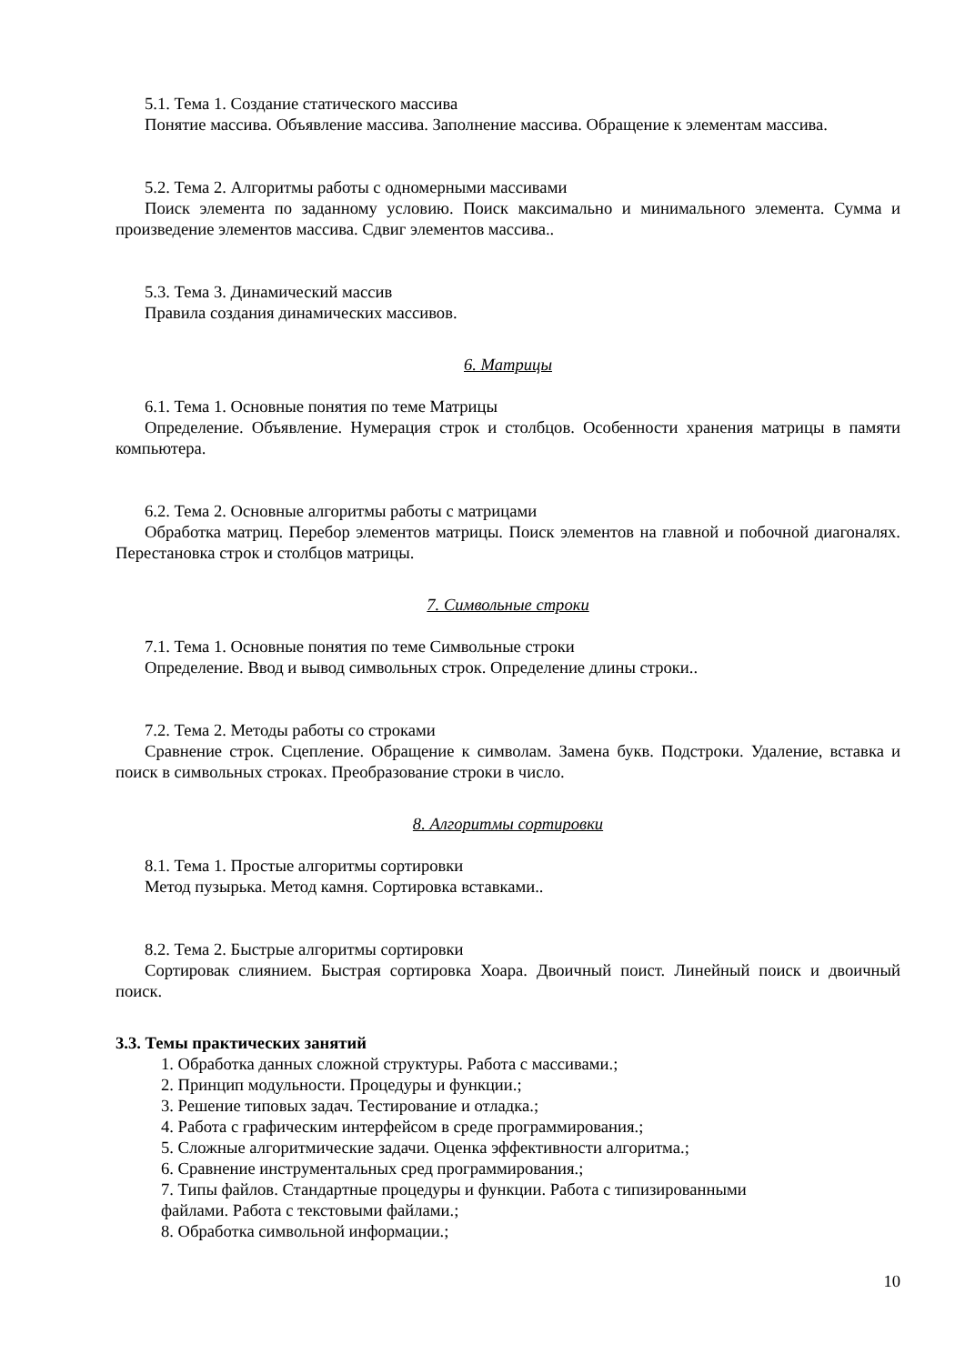5.1. Тема 1. Создание статического массива
Понятие массива. Объявление массива. Заполнение массива. Обращение к элементам массива.
5.2. Тема 2. Алгоритмы работы с одномерными массивами
Поиск элемента по заданному условию. Поиск максимально и минимального элемента. Сумма и произведение элементов массива. Сдвиг элементов массива..
5.3. Тема 3. Динамический массив
Правила создания динамических массивов.
6. Матрицы
6.1. Тема 1. Основные понятия по теме Матрицы
Определение. Объявление. Нумерация строк и столбцов. Особенности хранения матрицы в памяти компьютера.
6.2. Тема 2. Основные алгоритмы работы с матрицами
Обработка матриц. Перебор элементов матрицы. Поиск элементов на главной и побочной диагоналях. Перестановка строк и столбцов матрицы.
7. Символьные строки
7.1. Тема 1. Основные понятия по теме Символьные строки
Определение. Ввод и вывод символьных строк. Определение длины строки..
7.2. Тема 2. Методы работы со строками
Сравнение строк. Сцепление. Обращение к символам. Замена букв. Подстроки. Удаление, вставка и поиск в символьных строках. Преобразование строки в число.
8. Алгоритмы сортировки
8.1. Тема 1. Простые алгоритмы сортировки
Метод пузырька. Метод камня. Сортировка вставками..
8.2. Тема 2. Быстрые алгоритмы сортировки
Сортировак слиянием. Быстрая сортировка Хоара. Двоичный поист. Линейный поиск и двоичный поиск.
3.3. Темы практических занятий
1. Обработка данных сложной структуры. Работа с массивами.;
2. Принцип модульности. Процедуры и функции.;
3. Решение типовых задач. Тестирование и отладка.;
4. Работа с графическим интерфейсом в среде программирования.;
5. Сложные алгоритмические задачи. Оценка эффективности алгоритма.;
6. Сравнение инструментальных сред программирования.;
7. Типы файлов. Стандартные процедуры и функции. Работа с типизированными
файлами. Работа с текстовыми файлами.;
8. Обработка символьной информации.;
10